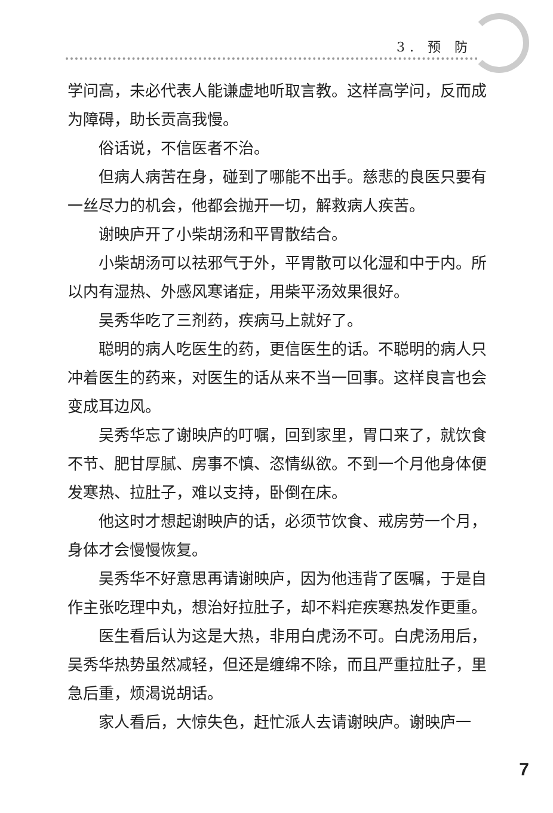3. 预 防
学问高，未必代表人能谦虚地听取言教。这样高学问，反而成为障碍，助长贡高我慢。
俗话说，不信医者不治。
但病人病苦在身，碰到了哪能不出手。慈悲的良医只要有一丝尽力的机会，他都会抛开一切，解救病人疾苦。
谢映庐开了小柴胡汤和平胃散结合。
小柴胡汤可以祛邪气于外，平胃散可以化湿和中于内。所以内有湿热、外感风寒诸症，用柴平汤效果很好。
吴秀华吃了三剂药，疾病马上就好了。
聪明的病人吃医生的药，更信医生的话。不聪明的病人只冲着医生的药来，对医生的话从来不当一回事。这样良言也会变成耳边风。
吴秀华忘了谢映庐的叮嘱，回到家里，胃口来了，就饮食不节、肥甘厚腻、房事不慎、恣情纵欲。不到一个月他身体便发寒热、拉肚子，难以支持，卧倒在床。
他这时才想起谢映庐的话，必须节饮食、戒房劳一个月，身体才会慢慢恢复。
吴秀华不好意思再请谢映庐，因为他违背了医嘱，于是自作主张吃理中丸，想治好拉肚子，却不料疟疾寒热发作更重。
医生看后认为这是大热，非用白虎汤不可。白虎汤用后，吴秀华热势虽然减轻，但还是缠绵不除，而且严重拉肚子，里急后重，烦渴说胡话。
家人看后，大惊失色，赶忙派人去请谢映庐。谢映庐一
7